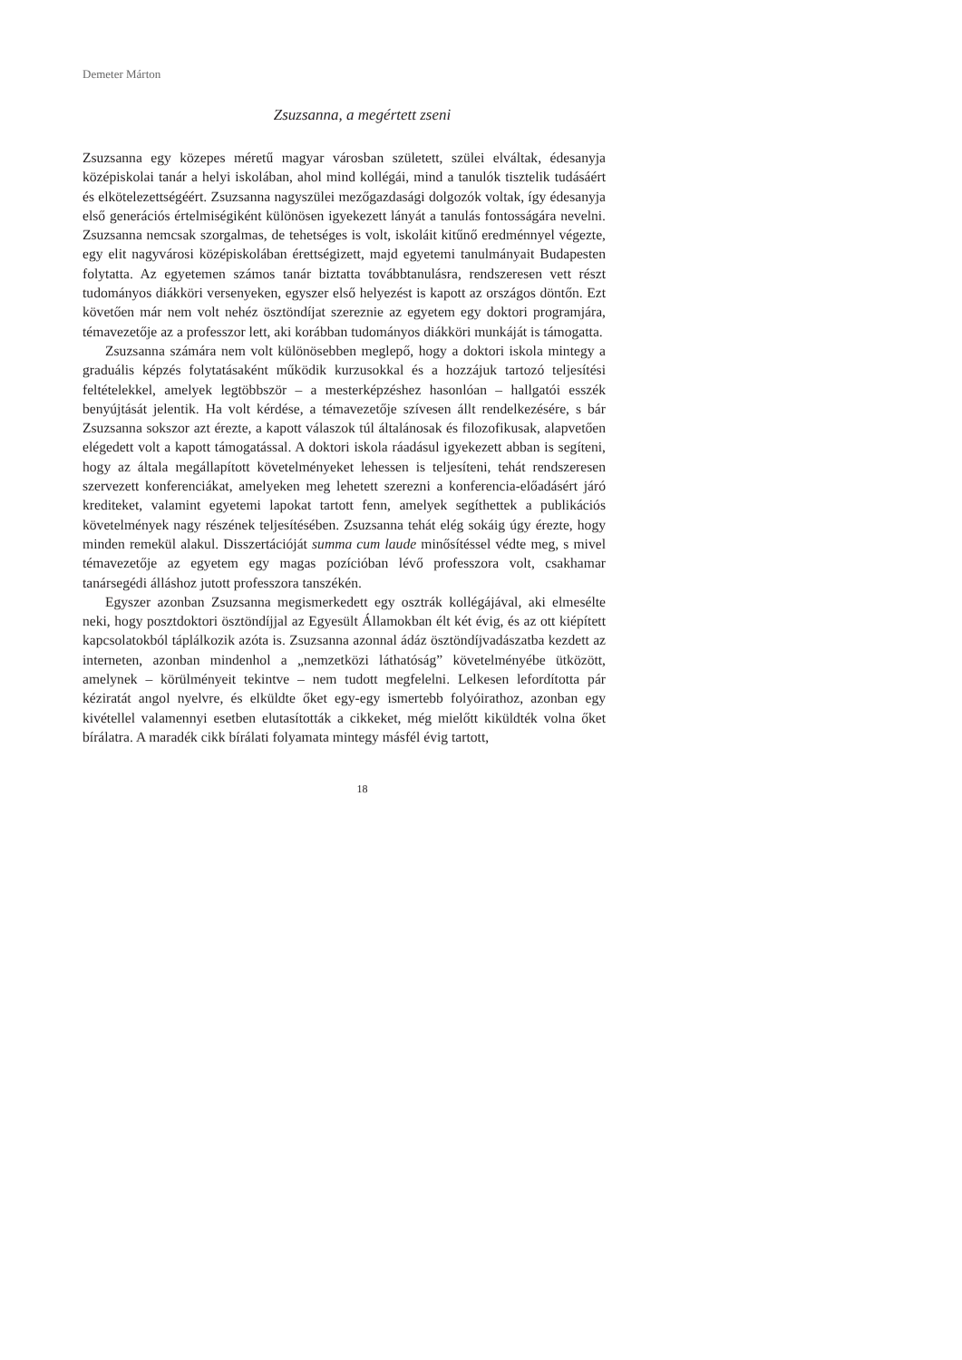Demeter Márton
Zsuzsanna, a megértett zseni
Zsuzsanna egy közepes méretű magyar városban született, szülei elváltak, édesanyja középiskolai tanár a helyi iskolában, ahol mind kollégái, mind a tanulók tisztelik tudásáért és elkötelezettségéért. Zsuzsanna nagyszülei mezőgazdasági dolgozók voltak, így édesanyja első generációs értelmiségiként különösen igyekezett lányát a tanulás fontosságára nevelni. Zsuzsanna nemcsak szorgalmas, de tehetséges is volt, iskoláit kitűnő eredménnyel végezte, egy elit nagyvárosi középiskolában érettségizett, majd egyetemi tanulmányait Budapesten folytatta. Az egyetemen számos tanár biztatta továbbtanulásra, rendszeresen vett részt tudományos diákköri versenyeken, egyszer első helyezést is kapott az országos döntőn. Ezt követően már nem volt nehéz ösztöndíjat szereznie az egyetem egy doktori programjára, témavezetője az a professzor lett, aki korábban tudományos diákköri munkáját is támogatta.
Zsuzsanna számára nem volt különösebben meglepő, hogy a doktori iskola mintegy a graduális képzés folytatásaként működik kurzusokkal és a hozzájuk tartozó teljesítési feltételekkel, amelyek legtöbbször – a mesterképzéshez hasonlóan – hallgatói esszék benyújtását jelentik. Ha volt kérdése, a témavezetője szívesen állt rendelkezésére, s bár Zsuzsanna sokszor azt érezte, a kapott válaszok túl általánosak és filozofikusak, alapvetően elégedett volt a kapott támogatással. A doktori iskola ráadásul igyekezett abban is segíteni, hogy az általa megállapított követelményeket lehessen is teljesíteni, tehát rendszeresen szervezett konferenciákat, amelyeken meg lehetett szerezni a konferencia-előadásért járó krediteket, valamint egyetemi lapokat tartott fenn, amelyek segíthettek a publikációs követelmények nagy részének teljesítésében. Zsuzsanna tehát elég sokáig úgy érezte, hogy minden remekül alakul. Disszertációját summa cum laude minősítéssel védte meg, s mivel témavezetője az egyetem egy magas pozícióban lévő professzora volt, csakhamar tanársegédi álláshoz jutott professzora tanszékén.
Egyszer azonban Zsuzsanna megismerkedett egy osztrák kollégájával, aki elmesélte neki, hogy posztdoktori ösztöndíjjal az Egyesült Államokban élt két évig, és az ott kiépített kapcsolatokból táplálkozik azóta is. Zsuzsanna azonnal ádáz ösztöndíjvadászatba kezdett az interneten, azonban mindenhol a „nemzetközi láthatóság” követelményébe ütközött, amelynek – körülményeit tekintve – nem tudott megfelelni. Lelkesen lefordította pár kéziratát angol nyelvre, és elküldte őket egy-egy ismertebb folyóirathoz, azonban egy kivétellel valamennyi esetben elutasították a cikkeket, még mielőtt kiküldték volna őket bírálatra. A maradék cikk bírálati folyamata mintegy másfél évig tartott,
18